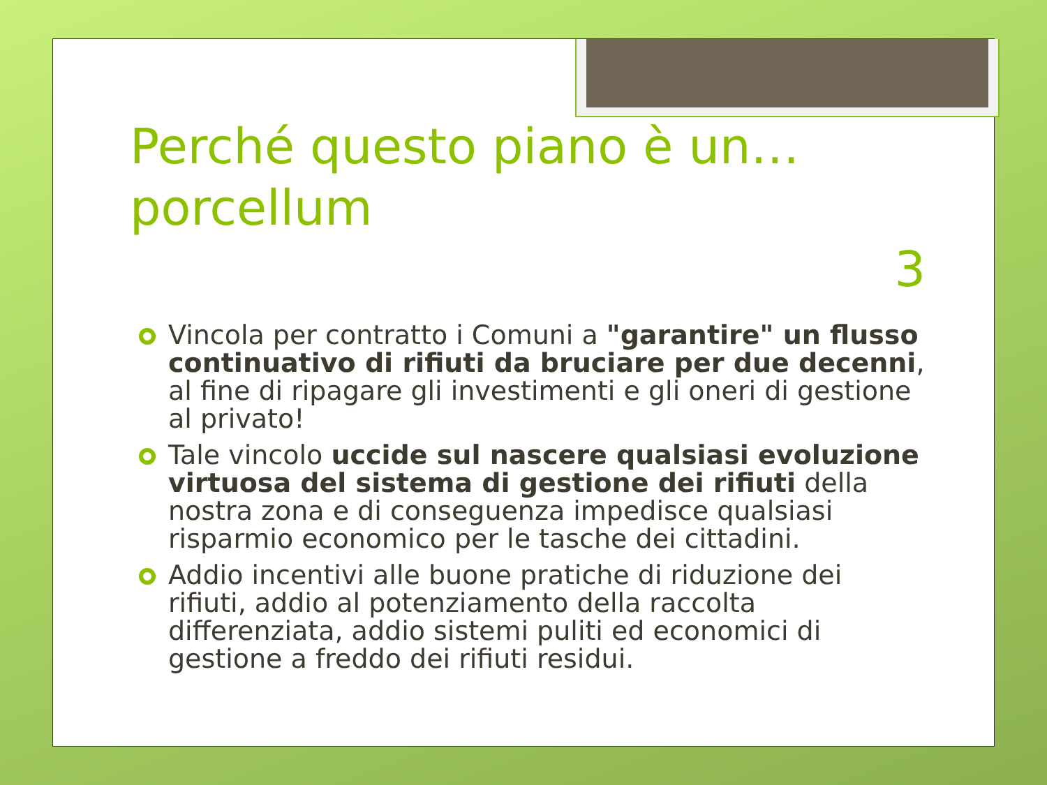Perché questo piano è un… porcellum 3
Vincola per contratto i Comuni a "garantire" un flusso continuativo di rifiuti da bruciare per due decenni, al fine di ripagare gli investimenti e gli oneri di gestione al privato!
Tale vincolo uccide sul nascere qualsiasi evoluzione virtuosa del sistema di gestione dei rifiuti della nostra zona e di conseguenza impedisce qualsiasi risparmio economico per le tasche dei cittadini.
Addio incentivi alle buone pratiche di riduzione dei rifiuti, addio al potenziamento della raccolta differenziata, addio sistemi puliti ed economici di gestione a freddo dei rifiuti residui.